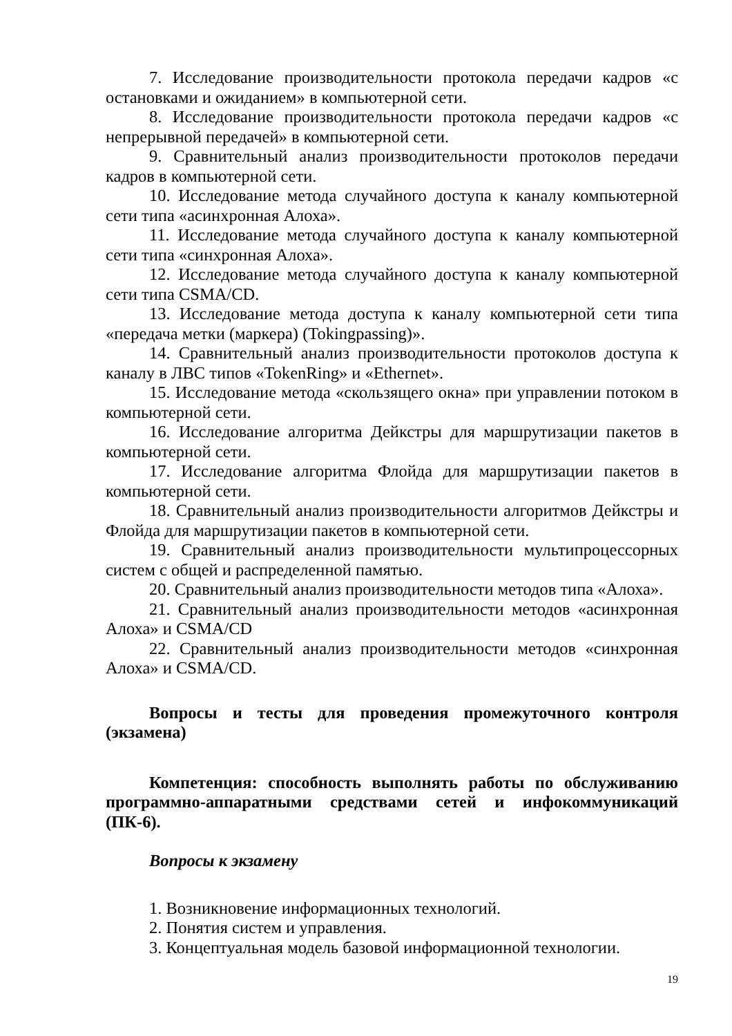7. Исследование производительности протокола передачи кадров «с остановками и ожиданием» в компьютерной сети.
8. Исследование производительности протокола передачи кадров «с непрерывной передачей» в компьютерной сети.
9. Сравнительный анализ производительности протоколов передачи кадров в компьютерной сети.
10. Исследование метода случайного доступа к каналу компьютерной сети типа «асинхронная Алоха».
11. Исследование метода случайного доступа к каналу компьютерной сети типа «синхронная Алоха».
12. Исследование метода случайного доступа к каналу компьютерной сети типа CSMA/CD.
13. Исследование метода доступа к каналу компьютерной сети типа «передача метки (маркера) (Tokingpassing)».
14. Сравнительный анализ производительности протоколов доступа к каналу в ЛВС типов «TokenRing» и «Ethernet».
15. Исследование метода «скользящего окна» при управлении потоком в компьютерной сети.
16. Исследование алгоритма Дейкстры для маршрутизации пакетов в компьютерной сети.
17. Исследование алгоритма Флойда для маршрутизации пакетов в компьютерной сети.
18. Сравнительный анализ производительности алгоритмов Дейкстры и Флойда для маршрутизации пакетов в компьютерной сети.
19. Сравнительный анализ производительности мультипроцессорных систем с общей и распределенной памятью.
20. Сравнительный анализ производительности методов типа «Алоха».
21. Сравнительный анализ производительности методов «асинхронная Алоха» и CSMA/CD
22. Сравнительный анализ производительности методов «синхронная Алоха» и CSMA/CD.
Вопросы и тесты для проведения промежуточного контроля (экзамена)
Компетенция: способность выполнять работы по обслуживанию программно-аппаратными средствами сетей и инфокоммуникаций (ПК-6).
Вопросы к экзамену
1. Возникновение информационных технологий.
2. Понятия систем и управления.
3. Концептуальная модель базовой информационной технологии.
19